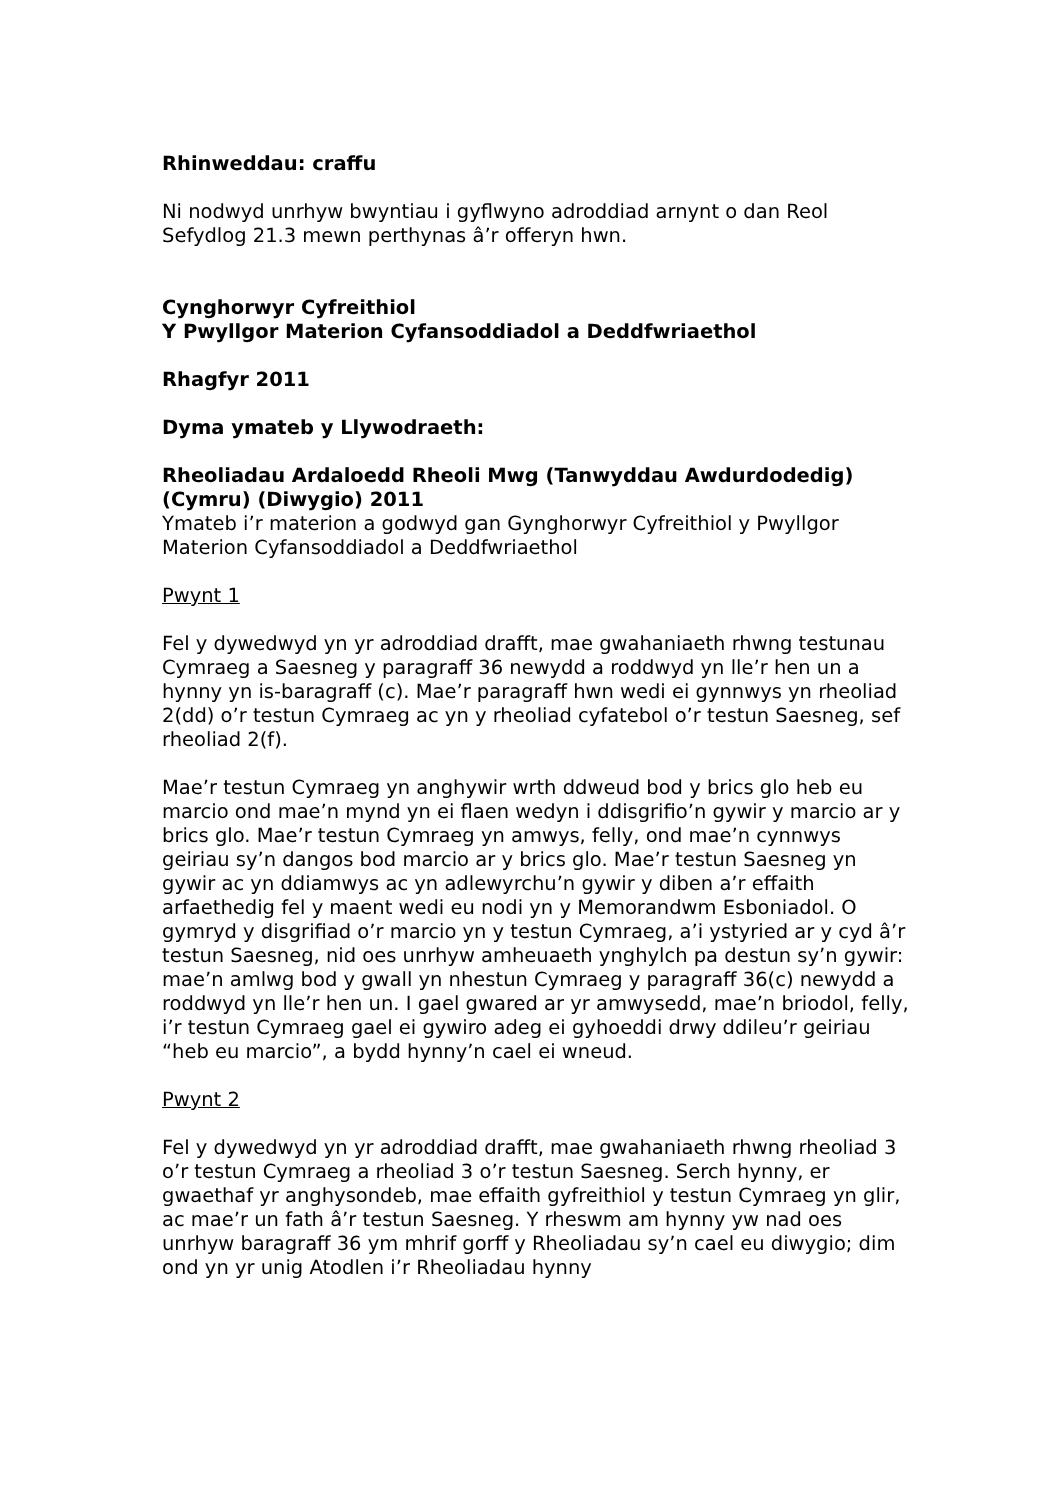Rhinweddau: craffu
Ni nodwyd unrhyw bwyntiau i gyflwyno adroddiad arnynt o dan Reol Sefydlog 21.3 mewn perthynas â’r offeryn hwn.
Cynghorwyr Cyfreithiol
Y Pwyllgor Materion Cyfansoddiadol a Deddfwriaethol
Rhagfyr 2011
Dyma ymateb y Llywodraeth:
Rheoliadau Ardaloedd Rheoli Mwg (Tanwyddau Awdurdodedig) (Cymru) (Diwygio) 2011
Ymateb i’r materion a godwyd gan Gynghorwyr Cyfreithiol y Pwyllgor Materion Cyfansoddiadol a Deddfwriaethol
Pwynt 1
Fel y dywedwyd yn yr adroddiad drafft, mae gwahaniaeth rhwng testunau Cymraeg a Saesneg y paragraff 36 newydd a roddwyd yn lle’r hen un a hynny yn is-baragraff (c). Mae’r paragraff hwn wedi ei gynnwys yn rheoliad 2(dd) o’r testun Cymraeg ac yn y rheoliad cyfatebol o’r testun Saesneg, sef rheoliad 2(f).
Mae’r testun Cymraeg yn anghywir wrth ddweud bod y brics glo heb eu marcio ond mae’n mynd yn ei flaen wedyn i ddisgrifio’n gywir y marcio ar y brics glo. Mae’r testun Cymraeg yn amwys, felly, ond mae’n cynnwys geiriau sy’n dangos bod marcio ar y brics glo. Mae’r testun Saesneg yn gywir ac yn ddiamwys ac yn adlewyrchu’n gywir y diben a’r effaith arfaethedig fel y maent wedi eu nodi yn y Memorandwm Esboniadol. O gymryd y disgrifiad o’r marcio yn y testun Cymraeg, a’i ystyried ar y cyd â’r testun Saesneg, nid oes unrhyw amheuaeth ynghylch pa destun sy’n gywir: mae’n amlwg bod y gwall yn nhestun Cymraeg y paragraff 36(c) newydd a roddwyd yn lle’r hen un. I gael gwared ar yr amwysedd, mae’n briodol, felly, i’r testun Cymraeg gael ei gywiro adeg ei gyhoeddi drwy ddileu’r geiriau “heb eu marcio”, a bydd hynny’n cael ei wneud.
Pwynt 2
Fel y dywedwyd yn yr adroddiad drafft, mae gwahaniaeth rhwng rheoliad 3 o’r testun Cymraeg a rheoliad 3 o’r testun Saesneg. Serch hynny, er gwaethaf yr anghysondeb, mae effaith gyfreithiol y testun Cymraeg yn glir, ac mae’r un fath â’r testun Saesneg. Y rheswm am hynny yw nad oes unrhyw baragraff 36 ym mhrif gorff y Rheoliadau sy’n cael eu diwygio; dim ond yn yr unig Atodlen i’r Rheoliadau hynny